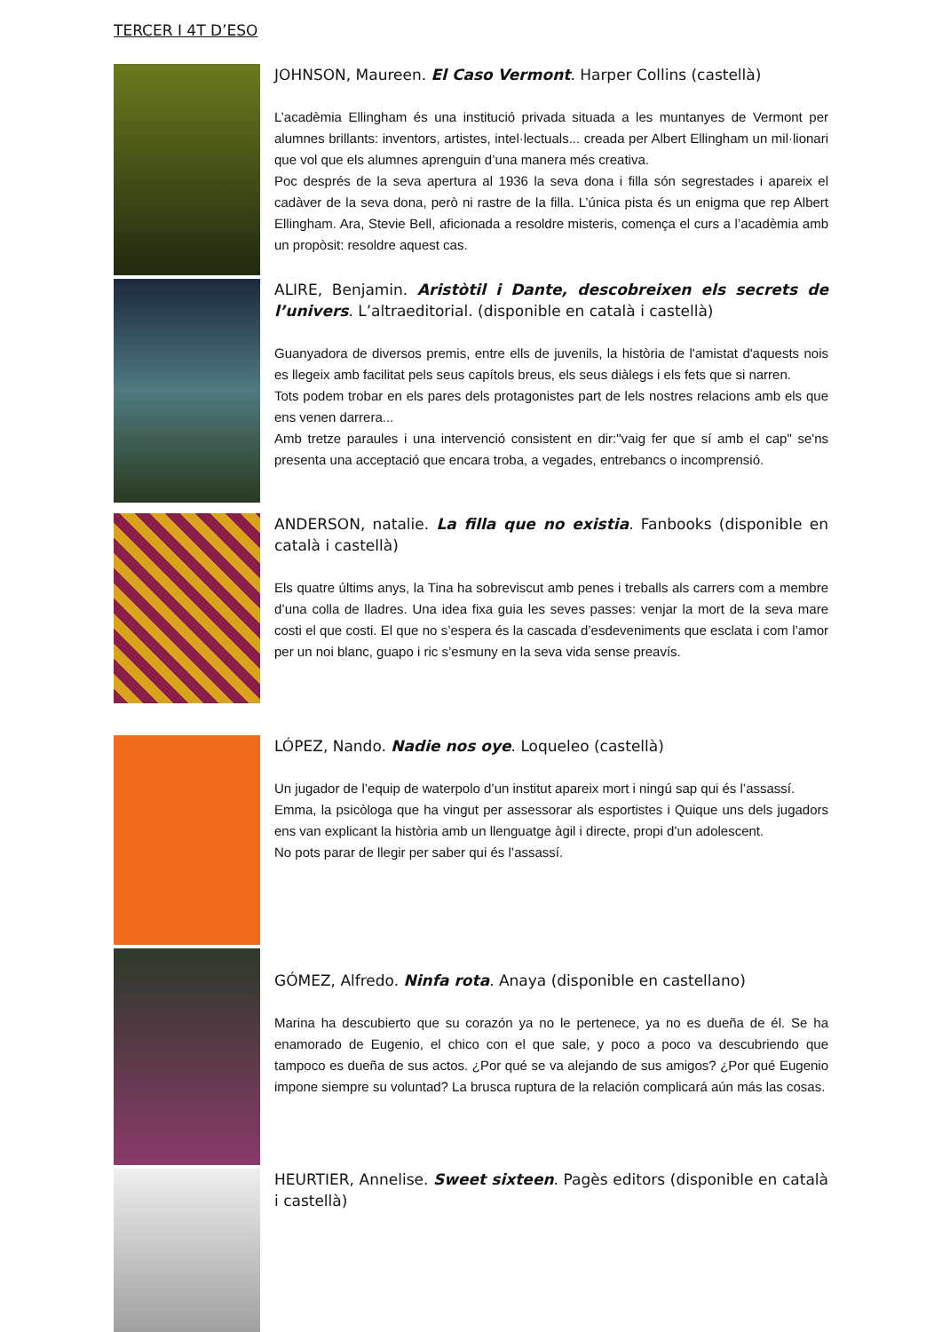TERCER I 4T D’ESO
JOHNSON, Maureen. El Caso Vermont. Harper Collins (castellà)
L’acadèmia Ellingham és una institució privada situada a les muntanyes de Vermont per alumnes brillants: inventors, artistes, intel·lectuals... creada per Albert Ellingham un mil·lionari que vol que els alumnes aprenguin d’una manera més creativa.
Poc després de la seva apertura al 1936 la seva dona i filla són segrestades i apareix el cadàver de la seva dona, però ni rastre de la filla. L’única pista és un enigma que rep Albert Ellingham. Ara, Stevie Bell, aficionada a resoldre misteris, comença el curs a l’acadèmia amb un propòsit: resoldre aquest cas.
ALIRE, Benjamin. Aristòtil i Dante, descobreixen els secrets de l’univers. L’altraeditorial. (disponible en català i castellà)
Guanyadora de diversos premis, entre ells de juvenils, la història de l'amistat d'aquests nois es llegeix amb facilitat pels seus capítols breus, els seus diàlegs i els fets que si narren.
Tots podem trobar en els pares dels protagonistes part de lels nostres relacions amb els que ens venen darrera...
Amb tretze paraules i una intervenció consistent en dir:"vaig fer que sí amb el cap" se'ns presenta una acceptació que encara troba, a vegades, entrebancs o incomprensió.
ANDERSON, natalie. La filla que no existia. Fanbooks (disponible en català i castellà)
Els quatre últims anys, la Tina ha sobreviscut amb penes i treballs als carrers com a membre d’una colla de lladres. Una idea fixa guia les seves passes: venjar la mort de la seva mare costi el que costi. El que no s’espera és la cascada d’esdeveniments que esclata i com l’amor per un noi blanc, guapo i ric s’esmuny en la seva vida sense preavís.
LÓPEZ, Nando. Nadie nos oye. Loqueleo (castellà)
Un jugador de l’equip de waterpolo d’un institut apareix mort i ningú sap qui és l’assassí.
Emma, la psicòloga que ha vingut per assessorar als esportistes i Quique uns dels jugadors ens van explicant la història amb un llenguatge àgil i directe, propi d’un adolescent.
No pots parar de llegir per saber qui és l’assassí.
GÓMEZ, Alfredo. Ninfa rota. Anaya (disponible en castellano)
Marina ha descubierto que su corazón ya no le pertenece, ya no es dueña de él. Se ha enamorado de Eugenio, el chico con el que sale, y poco a poco va descubriendo que tampoco es dueña de sus actos. ¿Por qué se va alejando de sus amigos? ¿Por qué Eugenio impone siempre su voluntad? La brusca ruptura de la relación complicará aún más las cosas.
HEURTIER, Annelise. Sweet sixteen. Pagès editors (disponible en català i castellà)